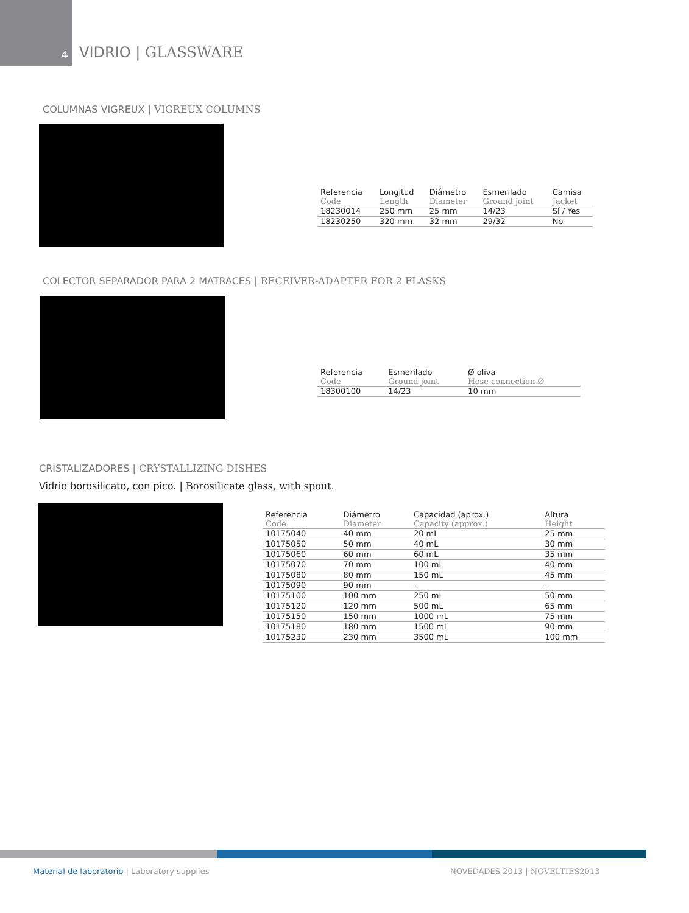4
VIDRIO | GLASSWARE
COLUMNAS VIGREUX | VIGREUX COLUMNS
| Referencia Code | Longitud Length | Diámetro Diameter | Esmerilado Ground joint | Camisa Jacket |
| --- | --- | --- | --- | --- |
| 18230014 | 250 mm | 25 mm | 14/23 | Sí / Yes |
| 18230250 | 320 mm | 32 mm | 29/32 | No |
COLECTOR SEPARADOR PARA 2 MATRACES | RECEIVER-ADAPTER FOR 2 FLASKS
| Referencia Code | Esmerilado Ground joint | Ø oliva Hose connection Ø |
| --- | --- | --- |
| 18300100 | 14/23 | 10 mm |
CRISTALIZADORES | CRYSTALLIZING DISHES
Vidrio borosilicato, con pico. | Borosilicate glass, with spout.
| Referencia Code | Diámetro Diameter | Capacidad (aprox.) Capacity (approx.) | Altura Height |
| --- | --- | --- | --- |
| 10175040 | 40 mm | 20 mL | 25 mm |
| 10175050 | 50 mm | 40 mL | 30 mm |
| 10175060 | 60 mm | 60 mL | 35 mm |
| 10175070 | 70 mm | 100 mL | 40 mm |
| 10175080 | 80 mm | 150 mL | 45 mm |
| 10175090 | 90 mm | - | - |
| 10175100 | 100 mm | 250 mL | 50 mm |
| 10175120 | 120 mm | 500 mL | 65 mm |
| 10175150 | 150 mm | 1000 mL | 75 mm |
| 10175180 | 180 mm | 1500 mL | 90 mm |
| 10175230 | 230 mm | 3500 mL | 100 mm |
Material de laboratorio | Laboratory supplies
NOVEDADES 2013 | NOVELTIES2013